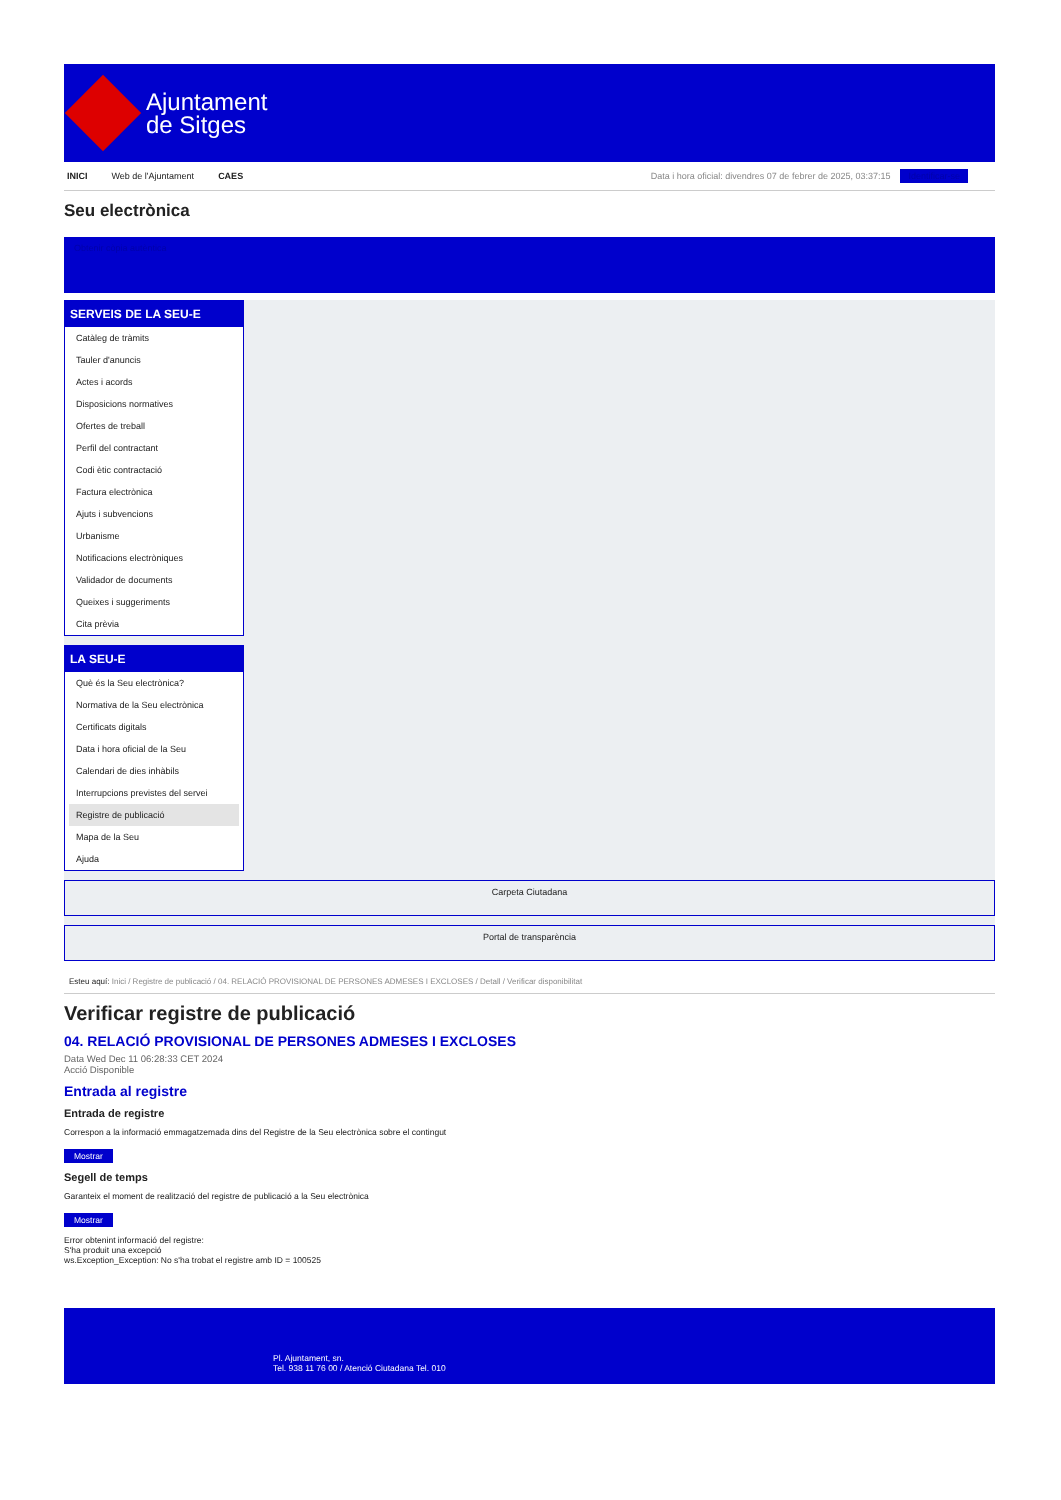Ajuntament
de Sitges
INICI Web de l'Ajuntament CAES Data i hora oficial: divendres 07 de febrer de 2025, 03:37:15 Identificar-se
Seu electrònica
Obtenir còpia autèntica
SERVEIS DE LA SEU-E
Catàleg de tràmits
Tauler d'anuncis
Actes i acords
Disposicions normatives
Ofertes de treball
Perfil del contractant
Codi ètic contractació
Factura electrònica
Ajuts i subvencions
Urbanisme
Notificacions electròniques
Validador de documents
Queixes i suggeriments
Cita prèvia
LA SEU-E
Què és la Seu electrònica?
Normativa de la Seu electrònica
Certificats digitals
Data i hora oficial de la Seu
Calendari de dies inhàbils
Interrupcions previstes del servei
Registre de publicació
Mapa de la Seu
Ajuda
Carpeta Ciutadana
Portal de transparència
Esteu aquí: Inici / Registre de publicació / 04. RELACIÓ PROVISIONAL DE PERSONES ADMESES I EXCLOSES / Detall / Verificar disponibilitat
Verificar registre de publicació
04. RELACIÓ PROVISIONAL DE PERSONES ADMESES I EXCLOSES
Data Wed Dec 11 06:28:33 CET 2024
Acció Disponible
Entrada al registre
Entrada de registre
Correspon a la informació emmagatzemada dins del Registre de la Seu electrònica sobre el contingut
Mostrar
Segell de temps
Garanteix el moment de realització del registre de publicació a la Seu electrònica
Mostrar
Error obtenint informació del registre:
S'ha produit una excepció
ws.Exception_Exception: No s'ha trobat el registre amb ID = 100525
Pl. Ajuntament, sn.
Tel. 938 11 76 00 / Atenció Ciutadana Tel. 010